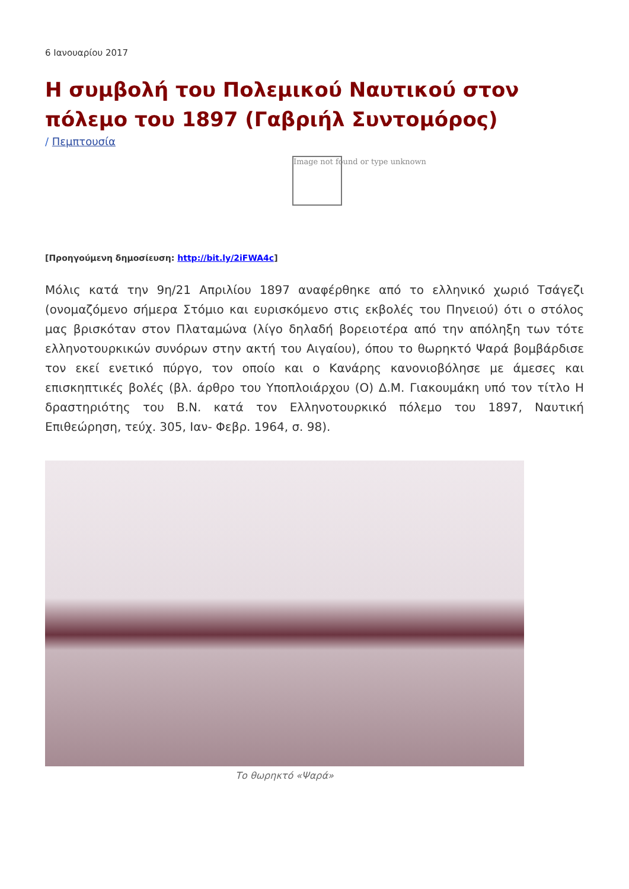6 Ιανουαρίου 2017
Η συμβολή του Πολεμικού Ναυτικού στον πόλεμο του 1897 (Γαβριήλ Συντομόρος)
/ Πεμπτουσία
Image not found or type unknown
[Προηγούμενη δημοσίευση: http://bit.ly/2iFWA4c]
Μόλις κατά την 9η/21 Απριλίου 1897 αναφέρθηκε από το ελληνικό χωριό Τσάγεζι (ονομαζόμενο σήμερα Στόμιο και ευρισκόμενο στις εκβολές του Πηνειού) ότι ο στόλος μας βρισκόταν στον Πλαταμώνα (λίγο δηλαδή βορειοτέρα από την απόληξη των τότε ελληνοτουρκικών συνόρων στην ακτή του Αιγαίου), όπου το θωρηκτό Ψαρά βομβάρδισε τον εκεί ενετικό πύργο, τον οποίο και ο Κανάρης κανονιοβόλησε με άμεσες και επισκηπτικές βολές (βλ. άρθρο του Υποπλοιάρχου (Ο) Δ.Μ. Γιακουμάκη υπό τον τίτλο Η δραστηριότης του Β.Ν. κατά τον Ελληνοτουρκικό πόλεμο του 1897, Ναυτική Επιθεώρηση, τεύχ. 305, Ιαν- Φεβρ. 1964, σ. 98).
Το θωρηκτό «Ψαρά»